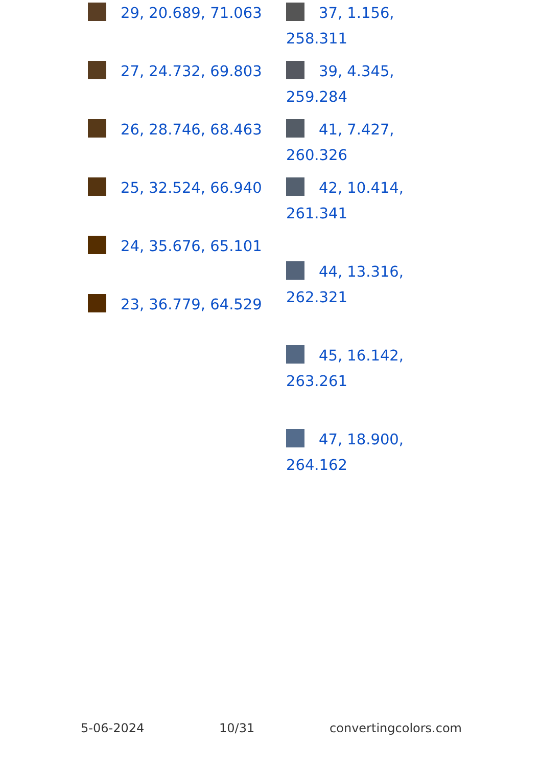29, 20.689, 71.063
27, 24.732, 69.803
26, 28.746, 68.463
25, 32.524, 66.940
24, 35.676, 65.101
23, 36.779, 64.529
37, 1.156, 258.311
39, 4.345, 259.284
41, 7.427, 260.326
42, 10.414, 261.341
44, 13.316, 262.321
45, 16.142, 263.261
47, 18.900, 264.162
5-06-2024 10/31 convertingcolors.com